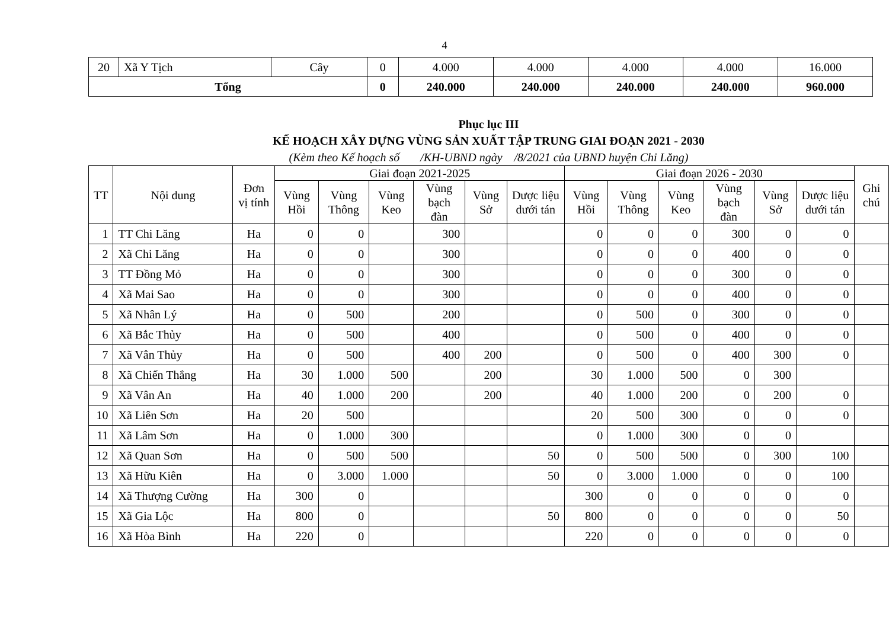4
| 20 | Xã Y Tịch | Cây | 0 | 4.000 | 4.000 | 4.000 | 4.000 | 16.000 |
| Tổng | | | 0 | 240.000 | 240.000 | 240.000 | 240.000 | 960.000 |
Phục lục III
KẾ HOẠCH XÂY DỰNG VÙNG SẢN XUẤT TẬP TRUNG GIAI ĐOẠN 2021 - 2030
(Kèm theo Kế hoạch số /KH-UBND ngày /8/2021 của UBND huyện Chi Lăng)
| TT | Nội dung | Đơn vị tính | Giai đoạn 2021-2025 | | | | | | Giai đoạn 2026 - 2030 | | | | | | Ghi chú |
| --- | --- | --- | --- | --- | --- | --- | --- | --- | --- | --- | --- | --- | --- | --- | --- |
| | | | Vùng Hồi | Vùng Thông | Vùng Keo | Vùng bạch đàn | Vùng Sở | Dược liệu dưới tán | Vùng Hồi | Vùng Thông | Vùng Keo | Vùng bạch đàn | Vùng Sở | Dược liệu dưới tán | |
| 1 | TT Chi Lăng | Ha | 0 | 0 | | 300 | | | 0 | 0 | 0 | 300 | 0 | 0 | |
| 2 | Xã Chi Lăng | Ha | 0 | 0 | | 300 | | | 0 | 0 | 0 | 400 | 0 | 0 | |
| 3 | TT Đồng Mỏ | Ha | 0 | 0 | | 300 | | | 0 | 0 | 0 | 300 | 0 | 0 | |
| 4 | Xã Mai Sao | Ha | 0 | 0 | | 300 | | | 0 | 0 | 0 | 400 | 0 | 0 | |
| 5 | Xã Nhân Lý | Ha | 0 | 500 | | 200 | | | 0 | 500 | 0 | 300 | 0 | 0 | |
| 6 | Xã Bắc Thủy | Ha | 0 | 500 | | 400 | | | 0 | 500 | 0 | 400 | 0 | 0 | |
| 7 | Xã Vân Thủy | Ha | 0 | 500 | | 400 | 200 | | 0 | 500 | 0 | 400 | 300 | 0 | |
| 8 | Xã Chiến Thắng | Ha | 30 | 1.000 | 500 | | 200 | | 30 | 1.000 | 500 | 0 | 300 | | |
| 9 | Xã Vân An | Ha | 40 | 1.000 | 200 | | 200 | | 40 | 1.000 | 200 | 0 | 200 | 0 | |
| 10 | Xã Liên Sơn | Ha | 20 | 500 | | | | | 20 | 500 | 300 | 0 | 0 | 0 | |
| 11 | Xã Lâm Sơn | Ha | 0 | 1.000 | 300 | | | | 0 | 1.000 | 300 | 0 | 0 | | |
| 12 | Xã Quan Sơn | Ha | 0 | 500 | 500 | | | 50 | 0 | 500 | 500 | 0 | 300 | 100 | |
| 13 | Xã Hữu Kiên | Ha | 0 | 3.000 | 1.000 | | | 50 | 0 | 3.000 | 1.000 | 0 | 0 | 100 | |
| 14 | Xã Thượng Cường | Ha | 300 | 0 | | | | | 300 | 0 | 0 | 0 | 0 | 0 | |
| 15 | Xã Gia Lộc | Ha | 800 | 0 | | | | 50 | 800 | 0 | 0 | 0 | 0 | 50 | |
| 16 | Xã Hòa Bình | Ha | 220 | 0 | | | | | 220 | 0 | 0 | 0 | 0 | 0 | |